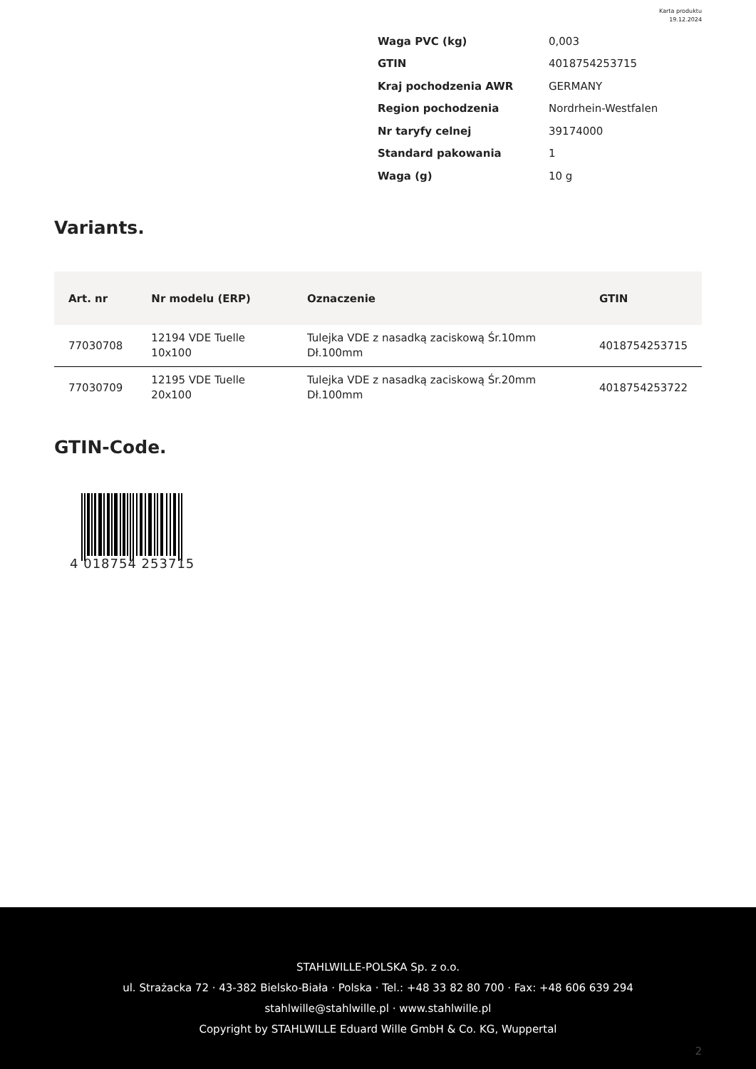Karta produktu
19.12.2024
| Waga PVC (kg) | 0,003 |
| GTIN | 4018754253715 |
| Kraj pochodzenia AWR | GERMANY |
| Region pochodzenia | Nordrhein-Westfalen |
| Nr taryfy celnej | 39174000 |
| Standard pakowania | 1 |
| Waga (g) | 10 g |
Variants.
| Art. nr | Nr modelu (ERP) | Oznaczenie | GTIN |
| --- | --- | --- | --- |
| 77030708 | 12194 VDE Tuelle 10x100 | Tulejka VDE z nasadką zaciskową Śr.10mm Dł.100mm | 4018754253715 |
| 77030709 | 12195 VDE Tuelle 20x100 | Tulejka VDE z nasadką zaciskową Śr.20mm Dł.100mm | 4018754253722 |
GTIN-Code.
4 018754 253715
STAHLWILLE-POLSKA Sp. z o.o.
ul. Strażacka 72 · 43-382 Bielsko-Biała · Polska · Tel.: +48 33 82 80 700 · Fax: +48 606 639 294
stahlwille@stahlwille.pl · www.stahlwille.pl
Copyright by STAHLWILLE Eduard Wille GmbH & Co. KG, Wuppertal
2